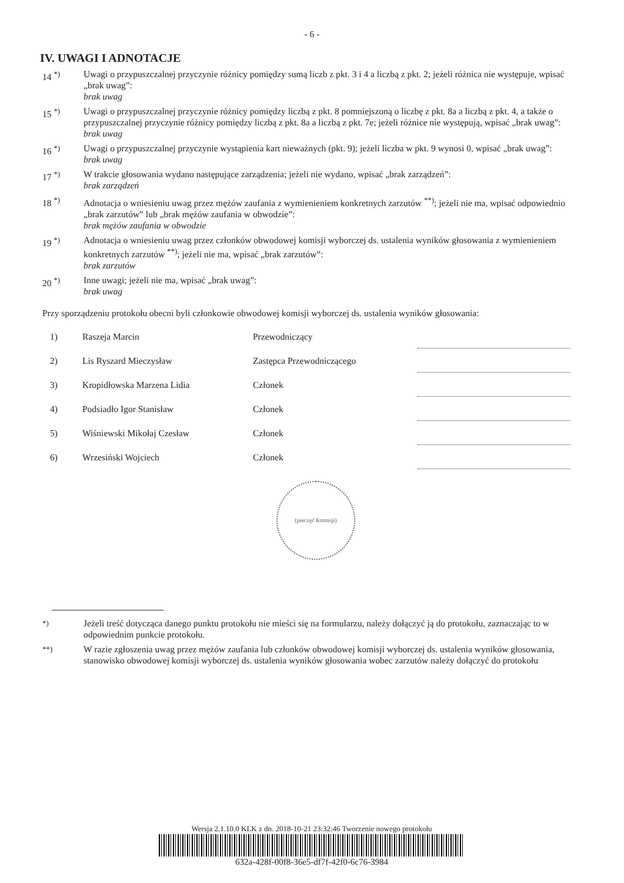- 6 -
IV. UWAGI I ADNOTACJE
14 <sup>*)</sup> Uwagi o przypuszczalnej przyczynie różnicy pomiędzy sumą liczb z pkt. 3 i 4 a liczbą z pkt. 2; jeżeli różnica nie występuje, wpisać „brak uwag”:
brak uwag
15 <sup>*)</sup> Uwagi o przypuszczalnej przyczynie różnicy pomiędzy liczbą z pkt. 8 pomniejszoną o liczbę z pkt. 8a a liczbą z pkt. 4, a także o przypuszczalnej przyczynie różnicy pomiędzy liczbą z pkt. 8a a liczbą z pkt. 7e; jeżeli różnice nie występują, wpisać „brak uwag”:
brak uwag
16 <sup>*)</sup> Uwagi o przypuszczalnej przyczynie wystąpienia kart nieważnych (pkt. 9); jeżeli liczba w pkt. 9 wynosi 0, wpisać „brak uwag”:
brak uwag
17 <sup>*)</sup> W trakcie głosowania wydano następujące zarządzenia; jeżeli nie wydano, wpisać „brak zarządzeń”:
brak zarządzeń
18 <sup>*)</sup> Adnotacja o wniesieniu uwag przez mężów zaufania z wymienieniem konkretnych zarzutów <sup>**)</sup>; jeżeli nie ma, wpisać odpowiednio „brak zarzutów” lub „brak mężów zaufania w obwodzie”:
brak mężów zaufania w obwodzie
19 <sup>*)</sup> Adnotacja o wniesieniu uwag przez członków obwodowej komisji wyborczej ds. ustalenia wyników głosowania z wymienieniem konkretnych zarzutów <sup>**)</sup>; jeżeli nie ma, wpisać „brak zarzutów”:
brak zarzutów
20 <sup>*)</sup> Inne uwagi; jeżeli nie ma, wpisać „brak uwag”:
brak uwag
Przy sporządzeniu protokołu obecni byli członkowie obwodowej komisji wyborczej ds. ustalenia wyników głosowania:
| 1) | Raszeja Marcin | Przewodniczący | |
| 2) | Lis Ryszard Mieczysław | Zastępca Przewodniczącego | |
| 3) | Kropidłowska Marzena Lidia | Członek | |
| 4) | Podsiadło Igor Stanisław | Członek | |
| 5) | Wiśniewski Mikołaj Czesław | Członek | |
| 6) | Wrzesiński Wojciech | Członek | |
(pieczęć Komisji)
<sup>*)</sup> Jeżeli treść dotycząca danego punktu protokołu nie mieści się na formularzu, należy dołączyć ją do protokołu, zaznaczając to w odpowiednim punkcie protokołu.
<sup>**)</sup> W razie zgłoszenia uwag przez mężów zaufania lub członków obwodowej komisji wyborczej ds. ustalenia wyników głosowania, stanowisko obwodowej komisji wyborczej ds. ustalenia wyników głosowania wobec zarzutów należy dołączyć do protokołu
Wersja 2.1.10.0 KLK z dn. 2018-10-21 23:32:46 Tworzenie nowego protokołu
632a-428f-00f8-36e5-df7f-42f0-6c76-3984